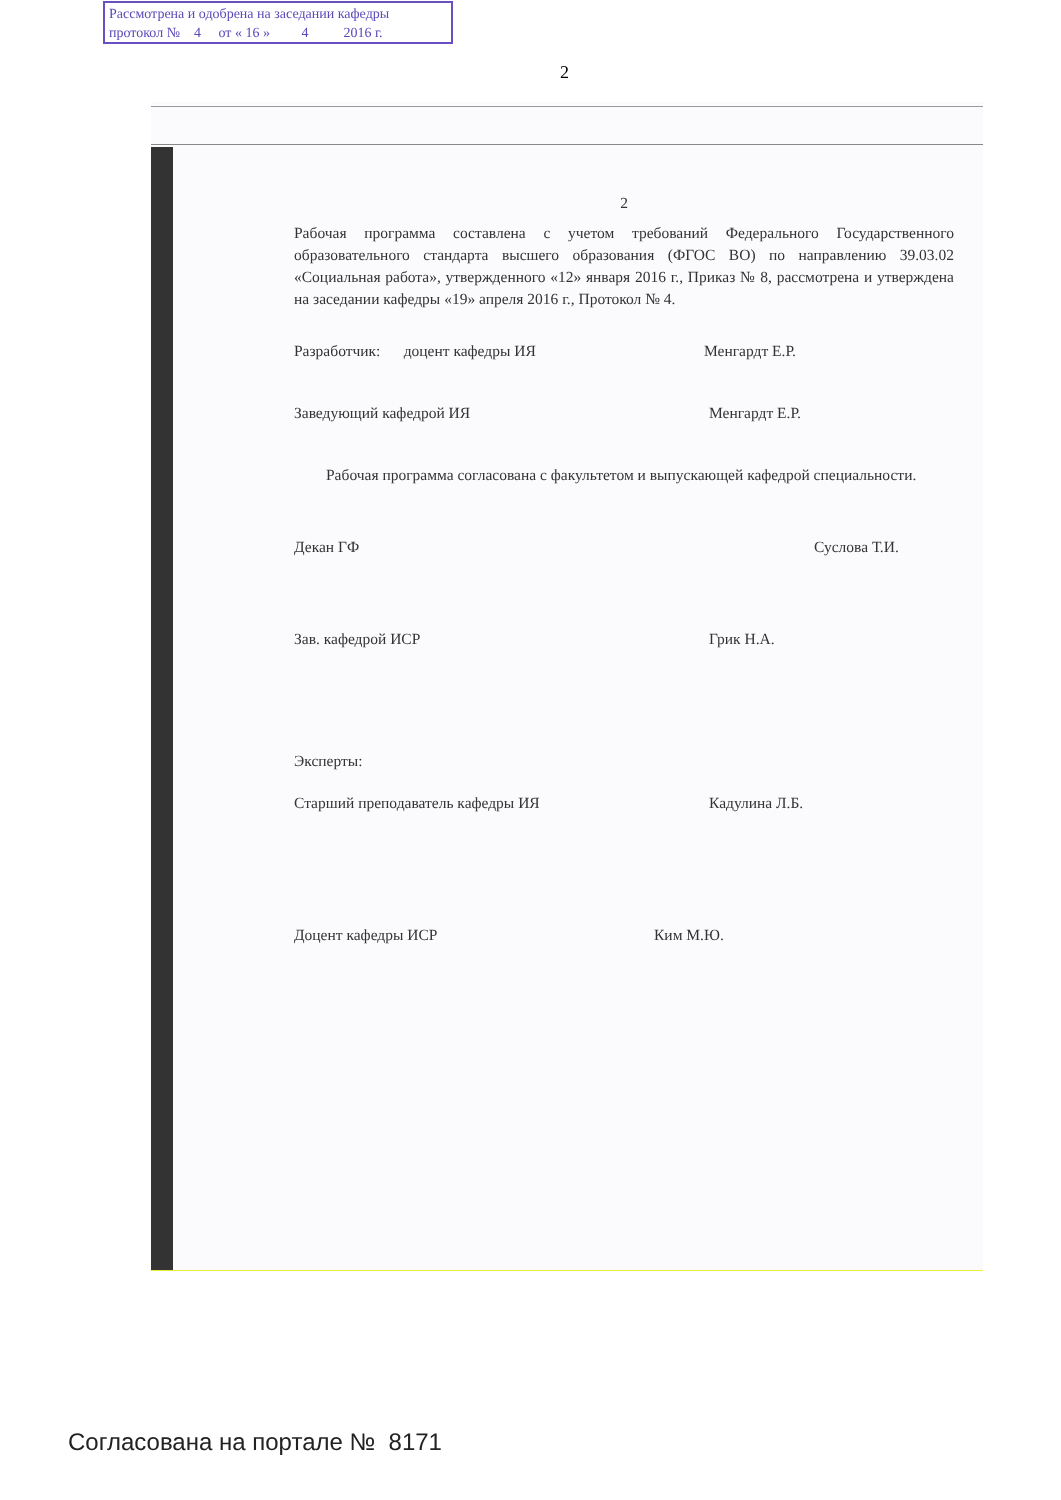Рассмотрена и одобрена на заседании кафедры
протокол № 4 от « 16 » 4 2016 г.
2
2
Рабочая программа составлена с учетом требований Федерального Государственного образовательного стандарта высшего образования (ФГОС ВО) по направлению 39.03.02 «Социальная работа», утвержденного «12» января 2016 г., Приказ № 8, рассмотрена и утверждена на заседании кафедры «19» апреля 2016 г., Протокол № 4.
Разработчик: доцент кафедры ИЯ Менгардт Е.Р.
Заведующий кафедрой ИЯ Менгардт Е.Р.
Рабочая программа согласована с факультетом и выпускающей кафедрой специальности.
Декан ГФ Суслова Т.И.
Зав. кафедрой ИСР Грик Н.А.
Эксперты:
Старший преподаватель кафедры ИЯ Кадулина Л.Б.
Доцент кафедры ИСР Ким М.Ю.
Согласована на портале № 8171